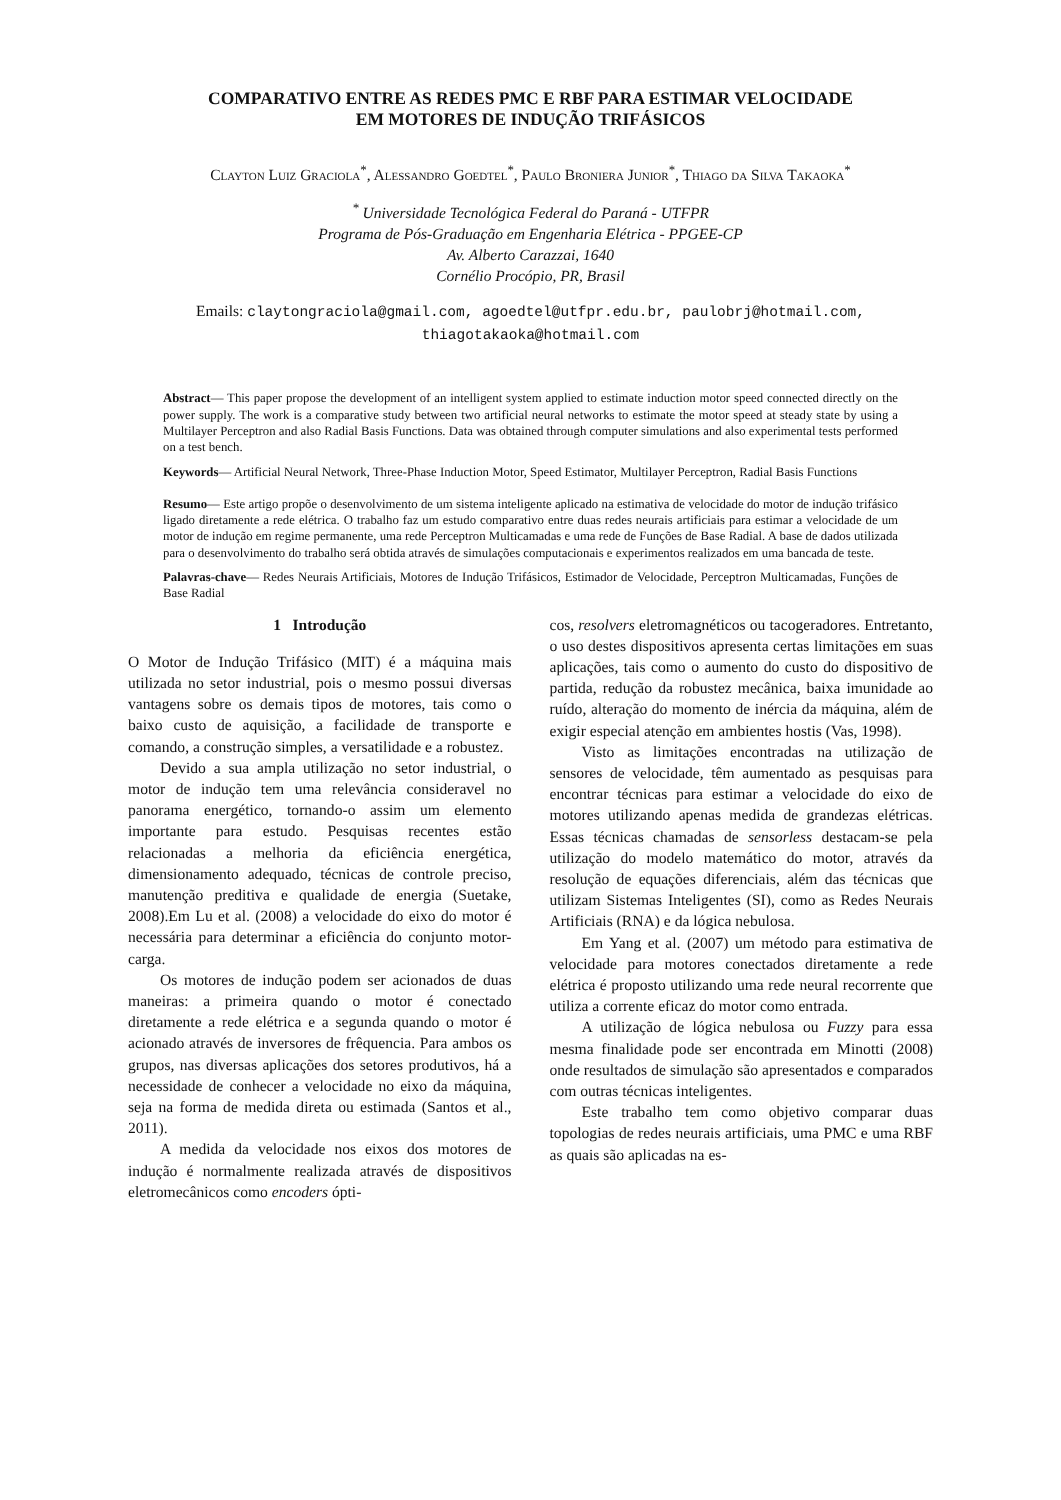COMPARATIVO ENTRE AS REDES PMC E RBF PARA ESTIMAR VELOCIDADE
EM MOTORES DE INDUÇÃO TRIFÁSICOS
Clayton Luiz Graciola<sup>*</sup>, Alessandro Goedtel<sup>*</sup>, Paulo Broniera Junior<sup>*</sup>, Thiago da Silva Takaoka<sup>*</sup>
<sup>*</sup> Universidade Tecnológica Federal do Paraná - UTFPR
Programa de Pós-Graduação em Engenharia Elétrica - PPGEE-CP
Av. Alberto Carazzai, 1640
Cornélio Procópio, PR, Brasil
Emails: claytongraciola@gmail.com, agoedtel@utfpr.edu.br, paulobrj@hotmail.com,
thiagotakaoka@hotmail.com
Abstract— This paper propose the development of an intelligent system applied to estimate induction motor speed connected directly on the power supply. The work is a comparative study between two artificial neural networks to estimate the motor speed at steady state by using a Multilayer Perceptron and also Radial Basis Functions. Data was obtained through computer simulations and also experimental tests performed on a test bench.
Keywords— Artificial Neural Network, Three-Phase Induction Motor, Speed Estimator, Multilayer Perceptron, Radial Basis Functions
Resumo— Este artigo propõe o desenvolvimento de um sistema inteligente aplicado na estimativa de velocidade do motor de indução trifásico ligado diretamente a rede elétrica. O trabalho faz um estudo comparativo entre duas redes neurais artificiais para estimar a velocidade de um motor de indução em regime permanente, uma rede Perceptron Multicamadas e uma rede de Funções de Base Radial. A base de dados utilizada para o desenvolvimento do trabalho será obtida através de simulações computacionais e experimentos realizados em uma bancada de teste.
Palavras-chave— Redes Neurais Artificiais, Motores de Indução Trifásicos, Estimador de Velocidade, Perceptron Multicamadas, Funções de Base Radial
1 Introdução
O Motor de Indução Trifásico (MIT) é a máquina mais utilizada no setor industrial, pois o mesmo possui diversas vantagens sobre os demais tipos de motores, tais como o baixo custo de aquisição, a facilidade de transporte e comando, a construção simples, a versatilidade e a robustez.
Devido a sua ampla utilização no setor industrial, o motor de indução tem uma relevância consideravel no panorama energético, tornando-o assim um elemento importante para estudo. Pesquisas recentes estão relacionadas a melhoria da eficiência energética, dimensionamento adequado, técnicas de controle preciso, manutenção preditiva e qualidade de energia (Suetake, 2008).Em Lu et al. (2008) a velocidade do eixo do motor é necessária para determinar a eficiência do conjunto motor-carga.
Os motores de indução podem ser acionados de duas maneiras: a primeira quando o motor é conectado diretamente a rede elétrica e a segunda quando o motor é acionado através de inversores de frêquencia. Para ambos os grupos, nas diversas aplicações dos setores produtivos, há a necessidade de conhecer a velocidade no eixo da máquina, seja na forma de medida direta ou estimada (Santos et al., 2011).
A medida da velocidade nos eixos dos motores de indução é normalmente realizada através de dispositivos eletromecânicos como encoders ópti-
cos, resolvers eletromagnéticos ou tacogeradores. Entretanto, o uso destes dispositivos apresenta certas limitações em suas aplicações, tais como o aumento do custo do dispositivo de partida, redução da robustez mecânica, baixa imunidade ao ruído, alteração do momento de inércia da máquina, além de exigir especial atenção em ambientes hostis (Vas, 1998).
Visto as limitações encontradas na utilização de sensores de velocidade, têm aumentado as pesquisas para encontrar técnicas para estimar a velocidade do eixo de motores utilizando apenas medida de grandezas elétricas. Essas técnicas chamadas de sensorless destacam-se pela utilização do modelo matemático do motor, através da resolução de equações diferenciais, além das técnicas que utilizam Sistemas Inteligentes (SI), como as Redes Neurais Artificiais (RNA) e da lógica nebulosa.
Em Yang et al. (2007) um método para estimativa de velocidade para motores conectados diretamente a rede elétrica é proposto utilizando uma rede neural recorrente que utiliza a corrente eficaz do motor como entrada.
A utilização de lógica nebulosa ou Fuzzy para essa mesma finalidade pode ser encontrada em Minotti (2008) onde resultados de simulação são apresentados e comparados com outras técnicas inteligentes.
Este trabalho tem como objetivo comparar duas topologias de redes neurais artificiais, uma PMC e uma RBF as quais são aplicadas na es-